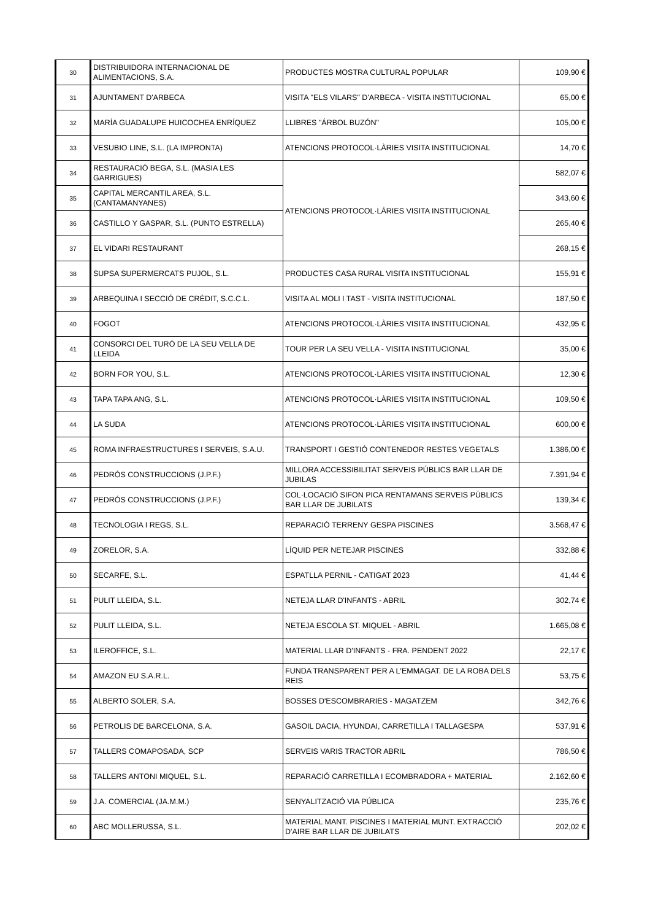| 30 | DISTRIBUIDORA INTERNACIONAL DE ALIMENTACIONS, S.A. | PRODUCTES MOSTRA CULTURAL POPULAR | 109,90 € |
| 31 | AJUNTAMENT D'ARBECA | VISITA "ELS VILARS" D'ARBECA - VISITA INSTITUCIONAL | 65,00 € |
| 32 | MARÍA GUADALUPE HUICOCHEA ENRÍQUEZ | LLIBRES "ÁRBOL BUZÓN" | 105,00 € |
| 33 | VESUBIO LINE, S.L. (LA IMPRONTA) | ATENCIONS PROTOCOL·LÀRIES VISITA INSTITUCIONAL | 14,70 € |
| 34 | RESTAURACIÓ BEGA, S.L. (MASIA LES GARRIGUES) | ATENCIONS PROTOCOL·LÀRIES VISITA INSTITUCIONAL | 582,07 € |
| 35 | CAPITAL MERCANTIL AREA, S.L. (CANTAMANYANES) | | 343,60 € |
| 36 | CASTILLO Y GASPAR, S.L. (PUNTO ESTRELLA) | | 265,40 € |
| 37 | EL VIDARI RESTAURANT | | 268,15 € |
| 38 | SUPSA SUPERMERCATS PUJOL, S.L. | PRODUCTES CASA RURAL VISITA INSTITUCIONAL | 155,91 € |
| 39 | ARBEQUINA I SECCIÓ DE CRÈDIT, S.C.C.L. | VISITA AL MOLI I TAST - VISITA INSTITUCIONAL | 187,50 € |
| 40 | FOGOT | ATENCIONS PROTOCOL·LÀRIES VISITA INSTITUCIONAL | 432,95 € |
| 41 | CONSORCI DEL TURÓ DE LA SEU VELLA DE LLEIDA | TOUR PER LA SEU VELLA - VISITA INSTITUCIONAL | 35,00 € |
| 42 | BORN FOR YOU, S.L. | ATENCIONS PROTOCOL·LÀRIES VISITA INSTITUCIONAL | 12,30 € |
| 43 | TAPA TAPA ANG, S.L. | ATENCIONS PROTOCOL·LÀRIES VISITA INSTITUCIONAL | 109,50 € |
| 44 | LA SUDA | ATENCIONS PROTOCOL·LÀRIES VISITA INSTITUCIONAL | 600,00 € |
| 45 | ROMA INFRAESTRUCTURES I SERVEIS, S.A.U. | TRANSPORT I GESTIÓ CONTENEDOR RESTES VEGETALS | 1.386,00 € |
| 46 | PEDRÓS CONSTRUCCIONS (J.P.F.) | MILLORA ACCESSIBILITAT SERVEIS PÚBLICS BAR LLAR DE JUBILAS | 7.391,94 € |
| 47 | PEDRÓS CONSTRUCCIONS (J.P.F.) | COL·LOCACIÓ SIFON PICA RENTAMANS SERVEIS PÚBLICS BAR LLAR DE JUBILATS | 139,34 € |
| 48 | TECNOLOGIA I REGS, S.L. | REPARACIÓ TERRENY GESPA PISCINES | 3.568,47 € |
| 49 | ZORELOR, S.A. | LÍQUID PER NETEJAR PISCINES | 332,88 € |
| 50 | SECARFE, S.L. | ESPATLLA PERNIL - CATIGAT 2023 | 41,44 € |
| 51 | PULIT LLEIDA, S.L. | NETEJA LLAR D'INFANTS - ABRIL | 302,74 € |
| 52 | PULIT LLEIDA, S.L. | NETEJA ESCOLA ST. MIQUEL - ABRIL | 1.665,08 € |
| 53 | ILEROFFICE, S.L. | MATERIAL LLAR D'INFANTS - FRA. PENDENT 2022 | 22,17 € |
| 54 | AMAZON EU S.A.R.L. | FUNDA TRANSPARENT PER A L'EMMAGAT. DE LA ROBA DELS REIS | 53,75 € |
| 55 | ALBERTO SOLER, S.A. | BOSSES D'ESCOMBRARIES - MAGATZEM | 342,76 € |
| 56 | PETROLIS DE BARCELONA, S.A. | GASOIL DACIA, HYUNDAI, CARRETILLA I TALLAGESPA | 537,91 € |
| 57 | TALLERS COMAPOSADA, SCP | SERVEIS VARIS TRACTOR ABRIL | 786,50 € |
| 58 | TALLERS ANTONI MIQUEL, S.L. | REPARACIÓ CARRETILLA I ECOMBRADORA + MATERIAL | 2.162,60 € |
| 59 | J.A. COMERCIAL (JA.M.M.) | SENYALITZACIÓ VIA PÚBLICA | 235,76 € |
| 60 | ABC MOLLERUSSA, S.L. | MATERIAL MANT. PISCINES I MATERIAL MUNT. EXTRACCIÓ D'AIRE BAR LLAR DE JUBILATS | 202,02 € |